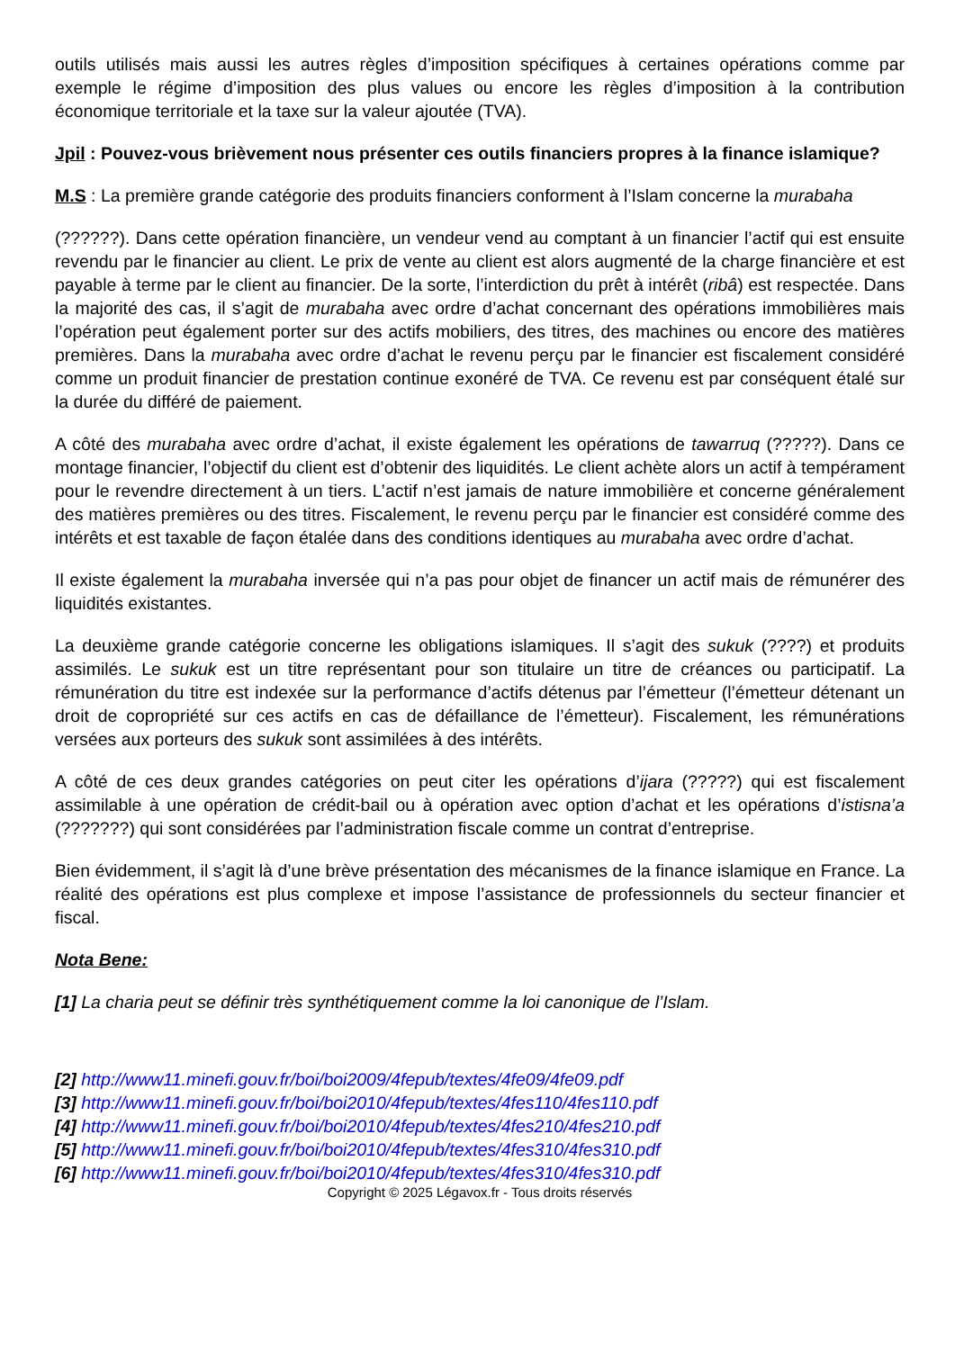outils utilisés mais aussi les autres règles d’imposition spécifiques à certaines opérations comme par exemple le régime d’imposition des plus values ou encore les règles d’imposition à la contribution économique territoriale et la taxe sur la valeur ajoutée (TVA).
Jpil : Pouvez-vous brièvement nous présenter ces outils financiers propres à la finance islamique?
M.S : La première grande catégorie des produits financiers conforment à l’Islam concerne la murabaha
(??????). Dans cette opération financière, un vendeur vend au comptant à un financier l’actif qui est ensuite revendu par le financier au client. Le prix de vente au client est alors augmenté de la charge financière et est payable à terme par le client au financier. De la sorte, l’interdiction du prêt à intérêt (ribâ) est respectée. Dans la majorité des cas, il s’agit de murabaha avec ordre d’achat concernant des opérations immobilières mais l’opération peut également porter sur des actifs mobiliers, des titres, des machines ou encore des matières premières. Dans la murabaha avec ordre d’achat le revenu perçu par le financier est fiscalement considéré comme un produit financier de prestation continue exonéré de TVA. Ce revenu est par conséquent étalé sur la durée du différé de paiement.
A côté des murabaha avec ordre d’achat, il existe également les opérations de tawarruq (?????). Dans ce montage financier, l’objectif du client est d’obtenir des liquidités. Le client achète alors un actif à tempérament pour le revendre directement à un tiers. L’actif n’est jamais de nature immobilière et concerne généralement des matières premières ou des titres. Fiscalement, le revenu perçu par le financier est considéré comme des intérêts et est taxable de façon étalée dans des conditions identiques au murabaha avec ordre d’achat.
Il existe également la murabaha inversée qui n’a pas pour objet de financer un actif mais de rémunérer des liquidités existantes.
La deuxième grande catégorie concerne les obligations islamiques. Il s’agit des sukuk (????) et produits assimilés. Le sukuk est un titre représentant pour son titulaire un titre de créances ou participatif. La rémunération du titre est indexée sur la performance d’actifs détenus par l’émetteur (l’émetteur détenant un droit de copropriété sur ces actifs en cas de défaillance de l’émetteur). Fiscalement, les rémunérations versées aux porteurs des sukuk sont assimilées à des intérêts.
A côté de ces deux grandes catégories on peut citer les opérations d’ijara (?????) qui est fiscalement assimilable à une opération de crédit-bail ou à opération avec option d’achat et les opérations d’istisna’a (???????) qui sont considérées par l’administration fiscale comme un contrat d’entreprise.
Bien évidemment, il s’agit là d’une brève présentation des mécanismes de la finance islamique en France. La réalité des opérations est plus complexe et impose l’assistance de professionnels du secteur financier et fiscal.
Nota Bene:
[1] La charia peut se définir très synthétiquement comme la loi canonique de l’Islam.
[2] http://www11.minefi.gouv.fr/boi/boi2009/4fepub/textes/4fe09/4fe09.pdf
[3] http://www11.minefi.gouv.fr/boi/boi2010/4fepub/textes/4fes110/4fes110.pdf
[4] http://www11.minefi.gouv.fr/boi/boi2010/4fepub/textes/4fes210/4fes210.pdf
[5] http://www11.minefi.gouv.fr/boi/boi2010/4fepub/textes/4fes310/4fes310.pdf
[6] http://www11.minefi.gouv.fr/boi/boi2010/4fepub/textes/4fes310/4fes310.pdf
Copyright © 2025 Légavox.fr - Tous droits réservés